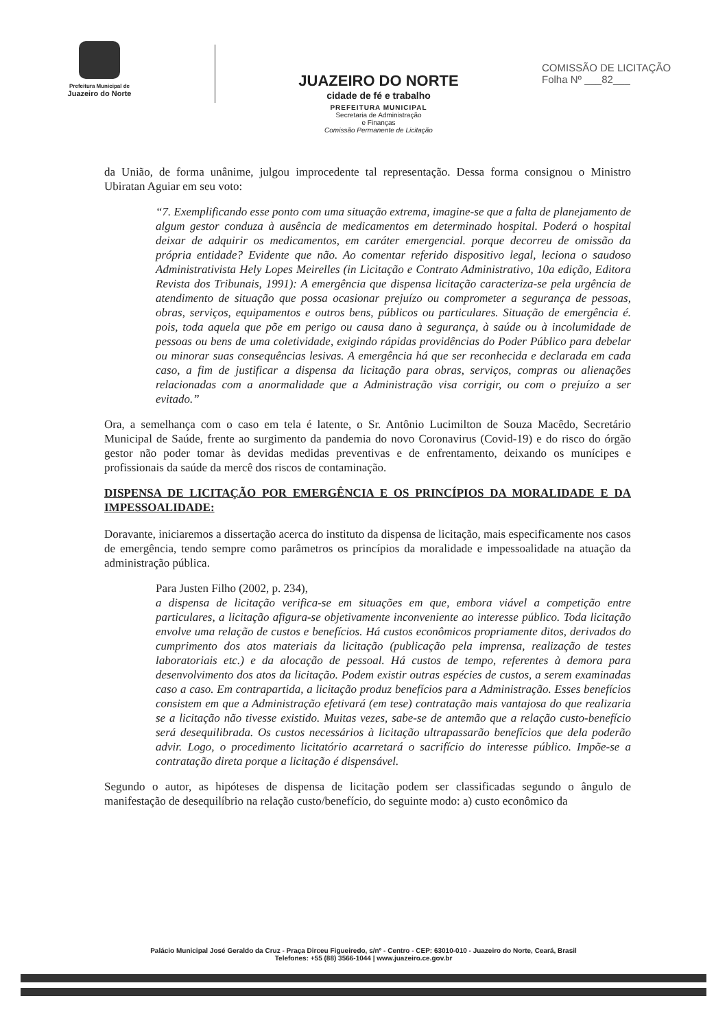Prefeitura Municipal de
Juazeiro do Norte
JUAZEIRO DO NORTE
cidade de fé e trabalho
PREFEITURA MUNICIPAL
Secretaria de Administração
e Finanças
Comissão Permanente de Licitação
COMISSÃO DE LICITAÇÃO
Folha Nº ___82___
da União, de forma unânime, julgou improcedente tal representação. Dessa forma consignou o Ministro Ubiratan Aguiar em seu voto:
“7. Exemplificando esse ponto com uma situação extrema, imagine-se que a falta de planejamento de algum gestor conduza à ausência de medicamentos em determinado hospital. Poderá o hospital deixar de adquirir os medicamentos, em caráter emergencial. porque decorreu de omissão da própria entidade? Evidente que não. Ao comentar referido dispositivo legal, leciona o saudoso Administrativista Hely Lopes Meirelles (in Licitação e Contrato Administrativo, 10a edição, Editora Revista dos Tribunais, 1991): A emergência que dispensa licitação caracteriza-se pela urgência de atendimento de situação que possa ocasionar prejuízo ou comprometer a segurança de pessoas, obras, serviços, equipamentos e outros bens, públicos ou particulares. Situação de emergência é. pois, toda aquela que põe em perigo ou causa dano à segurança, à saúde ou à incolumidade de pessoas ou bens de uma coletividade, exigindo rápidas providências do Poder Público para debelar ou minorar suas consequências lesivas. A emergência há que ser reconhecida e declarada em cada caso, a fim de justificar a dispensa da licitação para obras, serviços, compras ou alienações relacionadas com a anormalidade que a Administração visa corrigir, ou com o prejuízo a ser evitado.”
Ora, a semelhança com o caso em tela é latente, o Sr. Antônio Lucimilton de Souza Macêdo, Secretário Municipal de Saúde, frente ao surgimento da pandemia do novo Coronavirus (Covid-19) e do risco do órgão gestor não poder tomar às devidas medidas preventivas e de enfrentamento, deixando os munícipes e profissionais da saúde da mercê dos riscos de contaminação.
DISPENSA DE LICITAÇÃO POR EMERGÊNCIA E OS PRINCÍPIOS DA MORALIDADE E DA IMPESSOALIDADE:
Doravante, iniciaremos a dissertação acerca do instituto da dispensa de licitação, mais especificamente nos casos de emergência, tendo sempre como parâmetros os princípios da moralidade e impessoalidade na atuação da administração pública.
Para Justen Filho (2002, p. 234),
a dispensa de licitação verifica-se em situações em que, embora viável a competição entre particulares, a licitação afigura-se objetivamente inconveniente ao interesse público. Toda licitação envolve uma relação de custos e benefícios. Há custos econômicos propriamente ditos, derivados do cumprimento dos atos materiais da licitação (publicação pela imprensa, realização de testes laboratoriais etc.) e da alocação de pessoal. Há custos de tempo, referentes à demora para desenvolvimento dos atos da licitação. Podem existir outras espécies de custos, a serem examinadas caso a caso. Em contrapartida, a licitação produz benefícios para a Administração. Esses benefícios consistem em que a Administração efetivará (em tese) contratação mais vantajosa do que realizaria se a licitação não tivesse existido. Muitas vezes, sabe-se de antemão que a relação custo-benefício será desequilibrada. Os custos necessários à licitação ultrapassarão benefícios que dela poderão advir. Logo, o procedimento licitatório acarretará o sacrifício do interesse público. Impõe-se a contratação direta porque a licitação é dispensável.
Segundo o autor, as hipóteses de dispensa de licitação podem ser classificadas segundo o ângulo de manifestação de desequilíbrio na relação custo/benefício, do seguinte modo: a) custo econômico da
Palácio Municipal José Geraldo da Cruz - Praça Dirceu Figueiredo, s/nº - Centro - CEP: 63010-010 - Juazeiro do Norte, Ceará, Brasil
Telefones: +55 (88) 3566-1044 | www.juazeiro.ce.gov.br